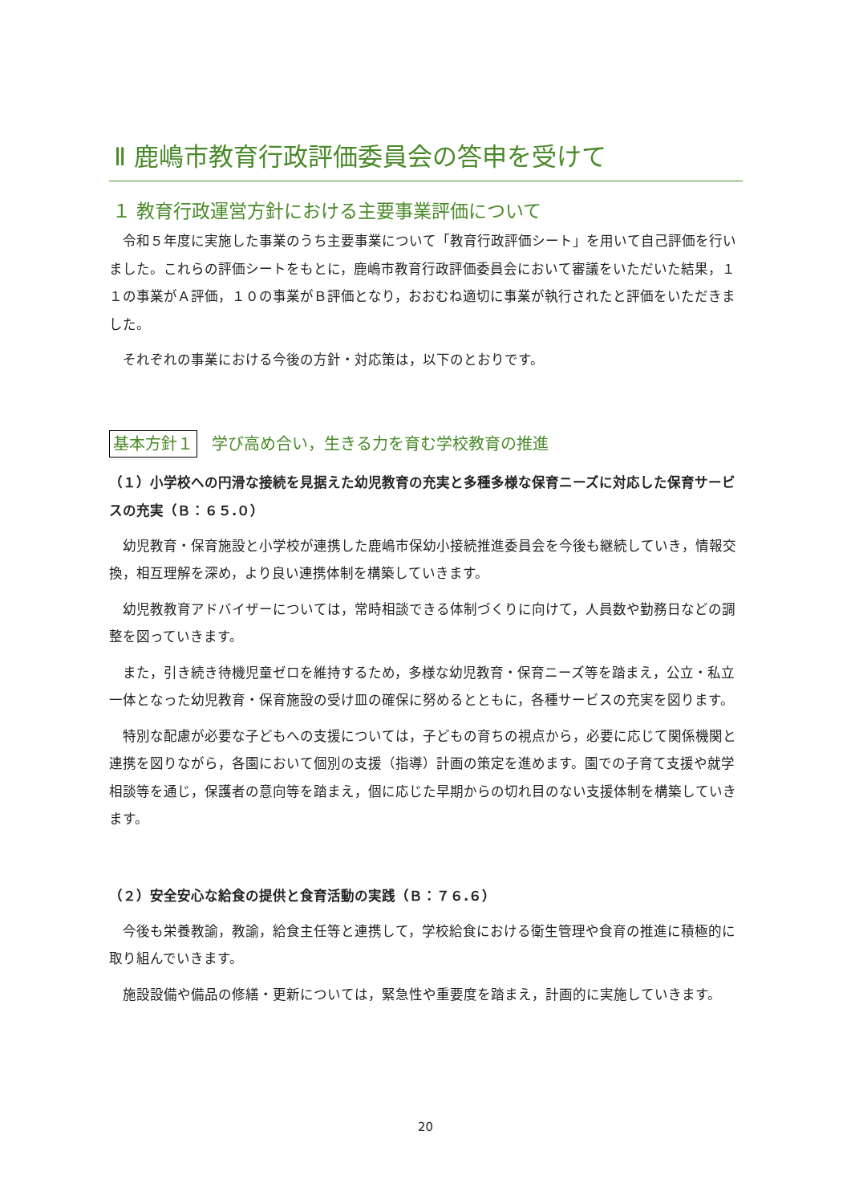Ⅱ 鹿嶋市教育行政評価委員会の答申を受けて
１ 教育行政運営方針における主要事業評価について
令和５年度に実施した事業のうち主要事業について「教育行政評価シート」を用いて自己評価を行いました。これらの評価シートをもとに，鹿嶋市教育行政評価委員会において審議をいただいた結果，１１の事業がＡ評価，１０の事業がＢ評価となり，おおむね適切に事業が執行されたと評価をいただきました。
それぞれの事業における今後の方針・対応策は，以下のとおりです。
基本方針１ 学び高め合い，生きる力を育む学校教育の推進
（１）小学校への円滑な接続を見据えた幼児教育の充実と多種多様な保育ニーズに対応した保育サービスの充実（Ｂ：６５.０）
幼児教育・保育施設と小学校が連携した鹿嶋市保幼小接続推進委員会を今後も継続していき，情報交換，相互理解を深め，より良い連携体制を構築していきます。
幼児教教育アドバイザーについては，常時相談できる体制づくりに向けて，人員数や勤務日などの調整を図っていきます。
また，引き続き待機児童ゼロを維持するため，多様な幼児教育・保育ニーズ等を踏まえ，公立・私立一体となった幼児教育・保育施設の受け皿の確保に努めるとともに，各種サービスの充実を図ります。
特別な配慮が必要な子どもへの支援については，子どもの育ちの視点から，必要に応じて関係機関と連携を図りながら，各園において個別の支援（指導）計画の策定を進めます。園での子育て支援や就学相談等を通じ，保護者の意向等を踏まえ，個に応じた早期からの切れ目のない支援体制を構築していきます。
（２）安全安心な給食の提供と食育活動の実践（Ｂ：７６.６）
今後も栄養教諭，教諭，給食主任等と連携して，学校給食における衛生管理や食育の推進に積極的に取り組んでいきます。
施設設備や備品の修繕・更新については，緊急性や重要度を踏まえ，計画的に実施していきます。
20